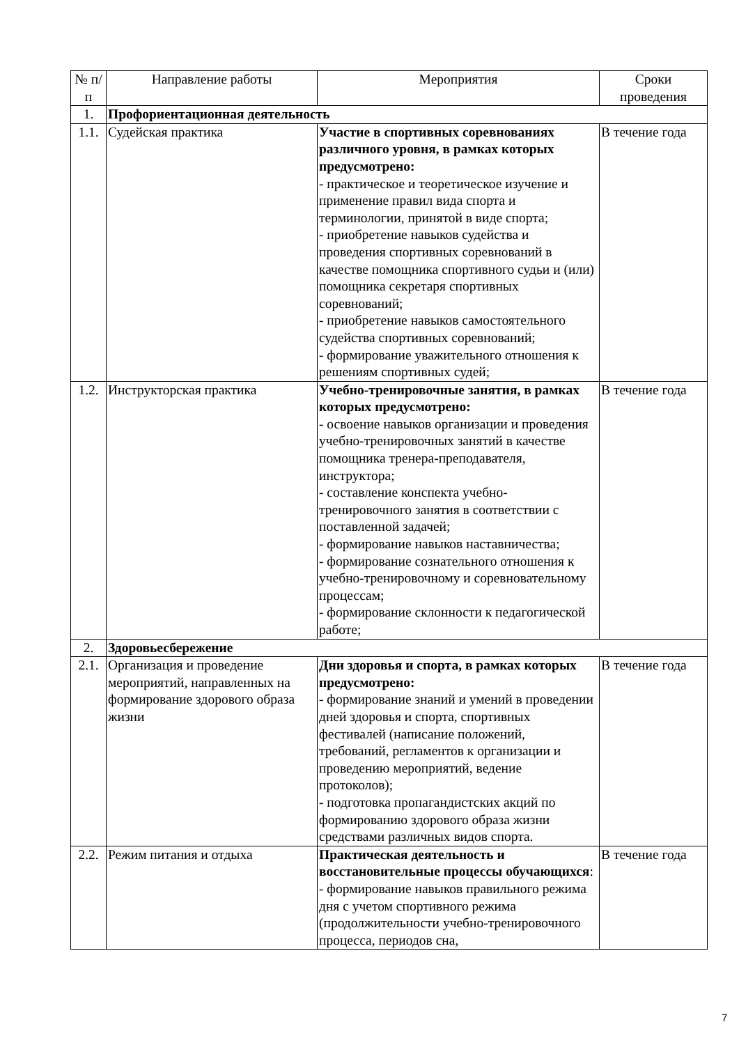| № п/п | Направление работы | Мероприятия | Сроки проведения |
| --- | --- | --- | --- |
| 1. | Профориентационная деятельность | | |
| 1.1. | Судейская практика | Участие в спортивных соревнованиях различного уровня, в рамках которых предусмотрено: - практическое и теоретическое изучение и применение правил вида спорта и терминологии, принятой в виде спорта; - приобретение навыков судейства и проведения спортивных соревнований в качестве помощника спортивного судьи и (или) помощника секретаря спортивных соревнований; - приобретение навыков самостоятельного судейства спортивных соревнований; - формирование уважительного отношения к решениям спортивных судей; | В течение года |
| 1.2. | Инструкторская практика | Учебно-тренировочные занятия, в рамках которых предусмотрено: - освоение навыков организации и проведения учебно-тренировочных занятий в качестве помощника тренера-преподавателя, инструктора; - составление конспекта учебно-тренировочного занятия в соответствии с поставленной задачей; - формирование навыков наставничества; - формирование сознательного отношения к учебно-тренировочному и соревновательному процессам; - формирование склонности к педагогической работе; | В течение года |
| 2. | Здоровьесбережение | | |
| 2.1. | Организация и проведение мероприятий, направленных на формирование здорового образа жизни | Дни здоровья и спорта, в рамках которых предусмотрено: - формирование знаний и умений в проведении дней здоровья и спорта, спортивных фестивалей (написание положений, требований, регламентов к организации и проведению мероприятий, ведение протоколов); - подготовка пропагандистских акций по формированию здорового образа жизни средствами различных видов спорта. | В течение года |
| 2.2. | Режим питания и отдыха | Практическая деятельность и восстановительные процессы обучающихся : - формирование навыков правильного режима дня с учетом спортивного режима (продолжительности учебно-тренировочного процесса, периодов сна, | В течение года |
7